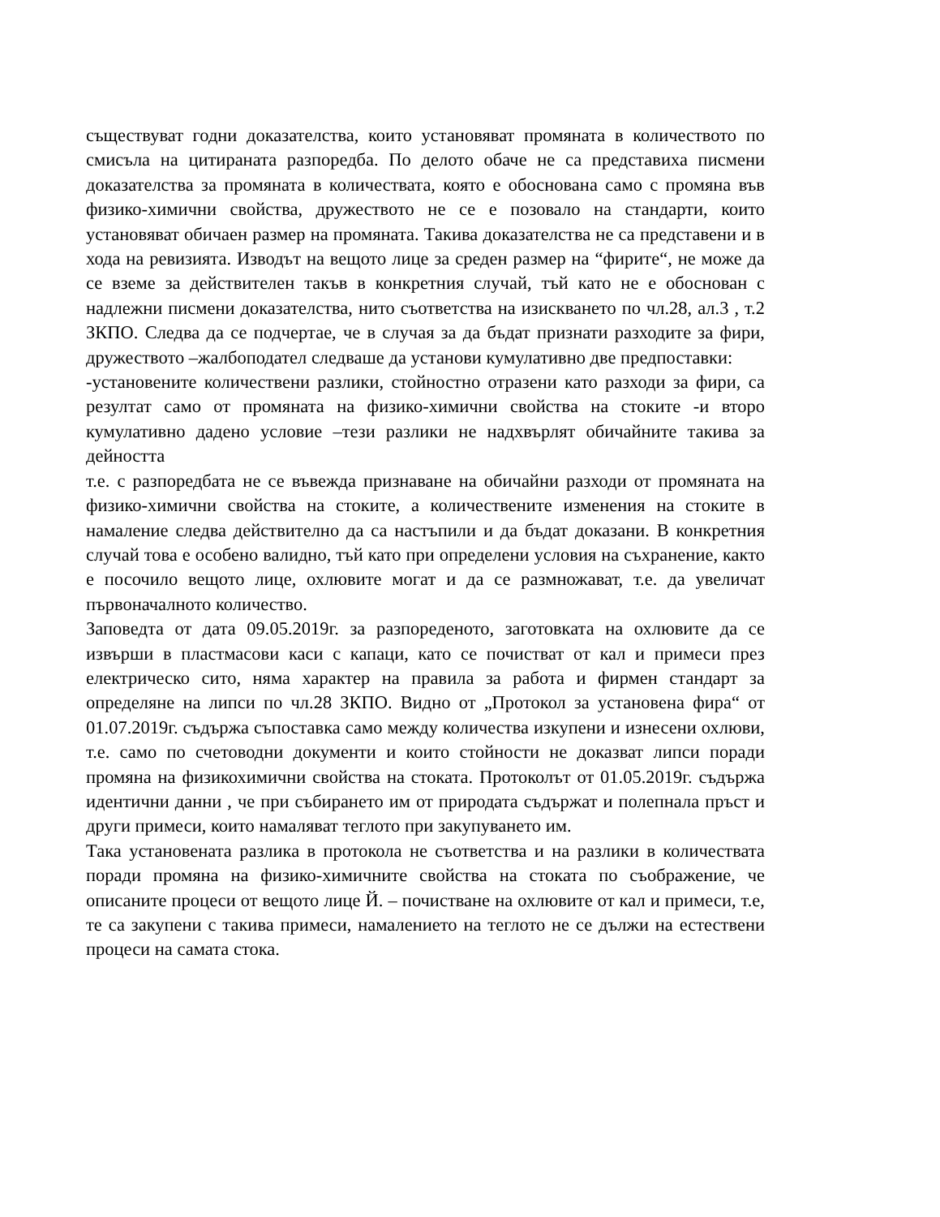съществуват годни доказателства, които установяват промяната в количеството по смисъла на цитираната разпоредба. По делото обаче не са представиха писмени доказателства за промяната в количествата, която е обоснована само с промяна във физико-химични свойства, дружеството не се е позовало на стандарти, които установяват обичаен размер на промяната. Такива доказателства не са представени и в хода на ревизията. Изводът на вещото лице за среден размер на “фирите“, не може да се вземе за действителен такъв в конкретния случай, тъй като не е обоснован с надлежни писмени доказателства, нито съответства на изискването по чл.28, ал.3 , т.2 ЗКПО. Следва да се подчертае, че в случая за да бъдат признати разходите за фири, дружеството –жалбоподател следваше да установи кумулативно две предпоставки:
-установените количествени разлики, стойностно отразени като разходи за фири, са резултат само от промяната на физико-химични свойства на стоките -и второ кумулативно дадено условие –тези разлики не надхвърлят обичайните такива за дейността
т.е. с разпоредбата не се въвежда признаване на обичайни разходи от промяната на физико-химични свойства на стоките, а количествените изменения на стоките в намаление следва действително да са настъпили и да бъдат доказани. В конкретния случай това е особено валидно, тъй като при определени условия на съхранение, както е посочило вещото лице, охлювите могат и да се размножават, т.е. да увеличат първоначалното количество.
Заповедта от дата 09.05.2019г. за разпореденото, заготовката на охлювите да се извърши в пластмасови каси с капаци, като се почистват от кал и примеси през електрическо сито, няма характер на правила за работа и фирмен стандарт за определяне на липси по чл.28 ЗКПО. Видно от „Протокол за установена фира“ от 01.07.2019г. съдържа съпоставка само между количества изкупени и изнесени охлюви, т.е. само по счетоводни документи и които стойности не доказват липси поради промяна на физикохимични свойства на стоката. Протоколът от 01.05.2019г. съдържа идентични данни , че при събирането им от природата съдържат и полепнала пръст и други примеси, които намаляват теглото при закупуването им.
Така установената разлика в протокола не съответства и на разлики в количествата поради промяна на физико-химичните свойства на стоката по съображение, че описаните процеси от вещото лице Й. – почистване на охлювите от кал и примеси, т.е, те са закупени с такива примеси, намалението на теглото не се дължи на естествени процеси на самата стока.